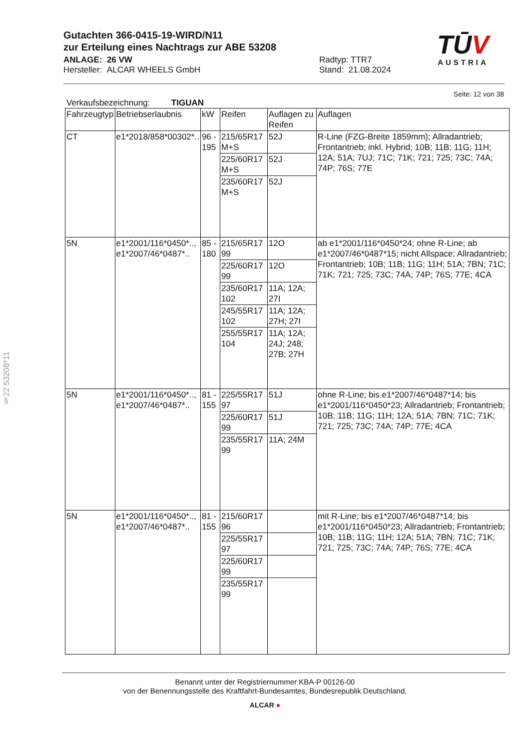Gutachten 366-0415-19-WIRD/N11
zur Erteilung eines Nachtrags zur ABE 53208
ANLAGE: 26 VW Radtyp: TTR7
Hersteller: ALCAR WHEELS GmbH Stand: 21.08.2024
TŪV
AUSTRIA
Seite: 12 von 38
Verkaufsbezeichnung: TIGUAN
| Fahrzeugtyp | Betriebserlaubnis | kW | Reifen | Auflagen zu Reifen | Auflagen |
| --- | --- | --- | --- | --- | --- |
| CT | e1*2018/858*00302*.. | 96 - 195 | 215/65R17 M+S | 52J | R-Line (FZG-Breite 1859mm); Allradantrieb; Frontantrieb; inkl. Hybrid; 10B; 11B; 11G; 11H; 12A; 51A; 7UJ; 71C; 71K; 721; 725; 73C; 74A; 74P; 76S; 77E |
| | | | 225/60R17 M+S | 52J | |
| | | | 235/60R17 M+S | 52J | |
| 5N | e1*2001/116*0450*.., e1*2007/46*0487*.. | 85 - 180 | 215/65R17 99 | 12O | ab e1*2001/116*0450*24; ohne R-Line; ab e1*2007/46*0487*15; nicht Allspace; Allradantrieb; Frontantrieb; 10B; 11B; 11G; 11H; 51A; 7BN; 71C; 71K; 721; 725; 73C; 74A; 74P; 76S; 77E; 4CA |
| | | | 225/60R17 99 | 12O | |
| | | | 235/60R17 102 | 11A; 12A; 27I | |
| | | | 245/55R17 102 | 11A; 12A; 27H; 27I | |
| | | | 255/55R17 104 | 11A; 12A; 24J; 248; 27B; 27H | |
| 5N | e1*2001/116*0450*.., e1*2007/46*0487*.. | 81 - 155 | 225/55R17 97 | 51J | ohne R-Line; bis e1*2007/46*0487*14; bis e1*2001/116*0450*23; Allradantrieb; Frontantrieb; 10B; 11B; 11G; 11H; 12A; 51A; 7BN; 71C; 71K; 721; 725; 73C; 74A; 74P; 77E; 4CA |
| | | | 225/60R17 99 | 51J | |
| | | | 235/55R17 99 | 11A; 24M | |
| 5N | e1*2001/116*0450*.., e1*2007/46*0487*.. | 81 - 155 | 215/60R17 96 | | mit R-Line; bis e1*2007/46*0487*14; bis e1*2001/116*0450*23; Allradantrieb; Frontantrieb; 10B; 11B; 11G; 11H; 12A; 51A; 7BN; 71C; 71K; 721; 725; 73C; 74A; 74P; 76S; 77E; 4CA |
| | | | 225/55R17 97 | | |
| | | | 225/60R17 99 | | |
| | | | 235/55R17 99 | | |
§22 53208*11
Benannt unter der Registriernummer KBA-P 00126-00
von der Benennungsstelle des Kraftfahrt-Bundesamtes, Bundesrepublik Deutschland.
ALCAR ●